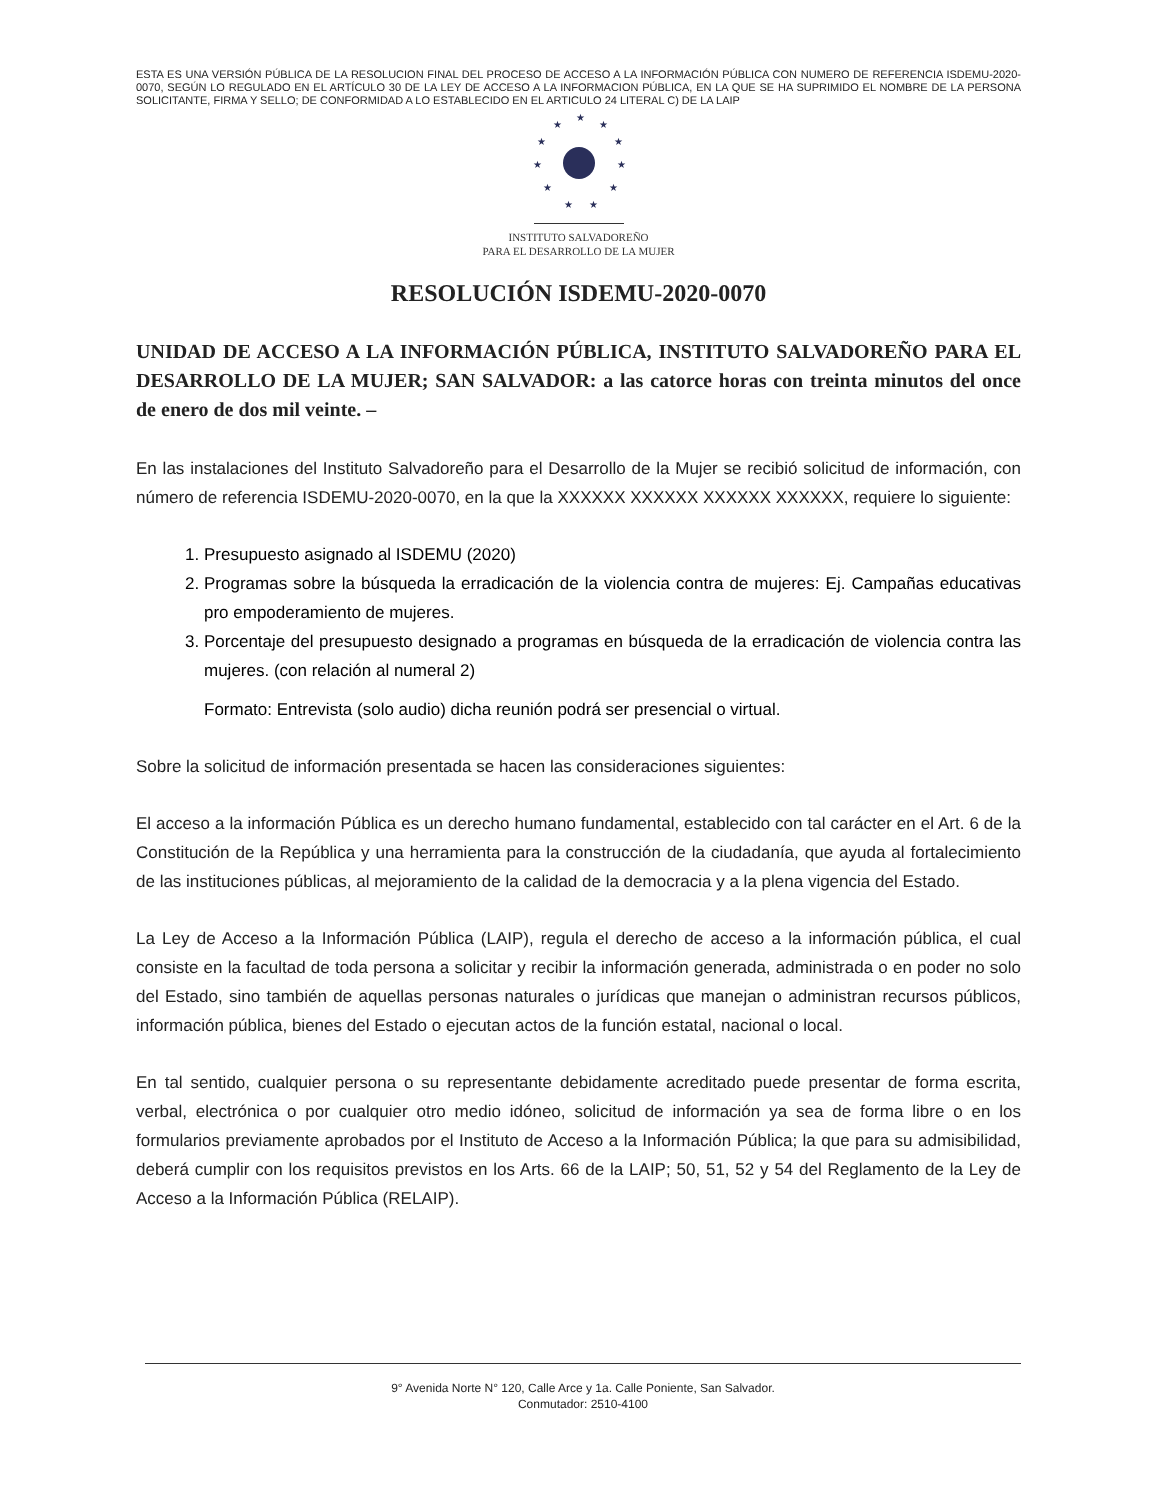ESTA ES UNA VERSIÓN PÚBLICA DE LA RESOLUCION FINAL DEL PROCESO DE ACCESO A LA INFORMACIÓN PÚBLICA CON NUMERO DE REFERENCIA ISDEMU-2020-0070, SEGÚN LO REGULADO EN EL ARTÍCULO 30 DE LA LEY DE ACCESO A LA INFORMACION PÚBLICA, EN LA QUE SE HA SUPRIMIDO EL NOMBRE DE LA PERSONA SOLICITANTE, FIRMA Y SELLO; DE CONFORMIDAD A LO ESTABLECIDO EN EL ARTICULO 24 LITERAL C) DE LA LAIP
★
★
★
★
★
★
★
★
★
★
★
INSTITUTO SALVADOREÑO
PARA EL DESARROLLO DE LA MUJER
RESOLUCIÓN ISDEMU-2020-0070
UNIDAD DE ACCESO A LA INFORMACIÓN PÚBLICA, INSTITUTO SALVADOREÑO PARA EL DESARROLLO DE LA MUJER; SAN SALVADOR: a las catorce horas con treinta minutos del once de enero de dos mil veinte. –
En las instalaciones del Instituto Salvadoreño para el Desarrollo de la Mujer se recibió solicitud de información, con número de referencia ISDEMU-2020-0070, en la que la XXXXXX XXXXXX XXXXXX XXXXXX, requiere lo siguiente:
1. Presupuesto asignado al ISDEMU (2020)
2. Programas sobre la búsqueda la erradicación de la violencia contra de mujeres: Ej. Campañas educativas pro empoderamiento de mujeres.
3. Porcentaje del presupuesto designado a programas en búsqueda de la erradicación de violencia contra las mujeres. (con relación al numeral 2)
Formato: Entrevista (solo audio) dicha reunión podrá ser presencial o virtual.
Sobre la solicitud de información presentada se hacen las consideraciones siguientes:
El acceso a la información Pública es un derecho humano fundamental, establecido con tal carácter en el Art. 6 de la Constitución de la República y una herramienta para la construcción de la ciudadanía, que ayuda al fortalecimiento de las instituciones públicas, al mejoramiento de la calidad de la democracia y a la plena vigencia del Estado.
La Ley de Acceso a la Información Pública (LAIP), regula el derecho de acceso a la información pública, el cual consiste en la facultad de toda persona a solicitar y recibir la información generada, administrada o en poder no solo del Estado, sino también de aquellas personas naturales o jurídicas que manejan o administran recursos públicos, información pública, bienes del Estado o ejecutan actos de la función estatal, nacional o local.
En tal sentido, cualquier persona o su representante debidamente acreditado puede presentar de forma escrita, verbal, electrónica o por cualquier otro medio idóneo, solicitud de información ya sea de forma libre o en los formularios previamente aprobados por el Instituto de Acceso a la Información Pública; la que para su admisibilidad, deberá cumplir con los requisitos previstos en los Arts. 66 de la LAIP; 50, 51, 52 y 54 del Reglamento de la Ley de Acceso a la Información Pública (RELAIP).
9° Avenida Norte N° 120, Calle Arce y 1a. Calle Poniente, San Salvador.
Conmutador: 2510-4100